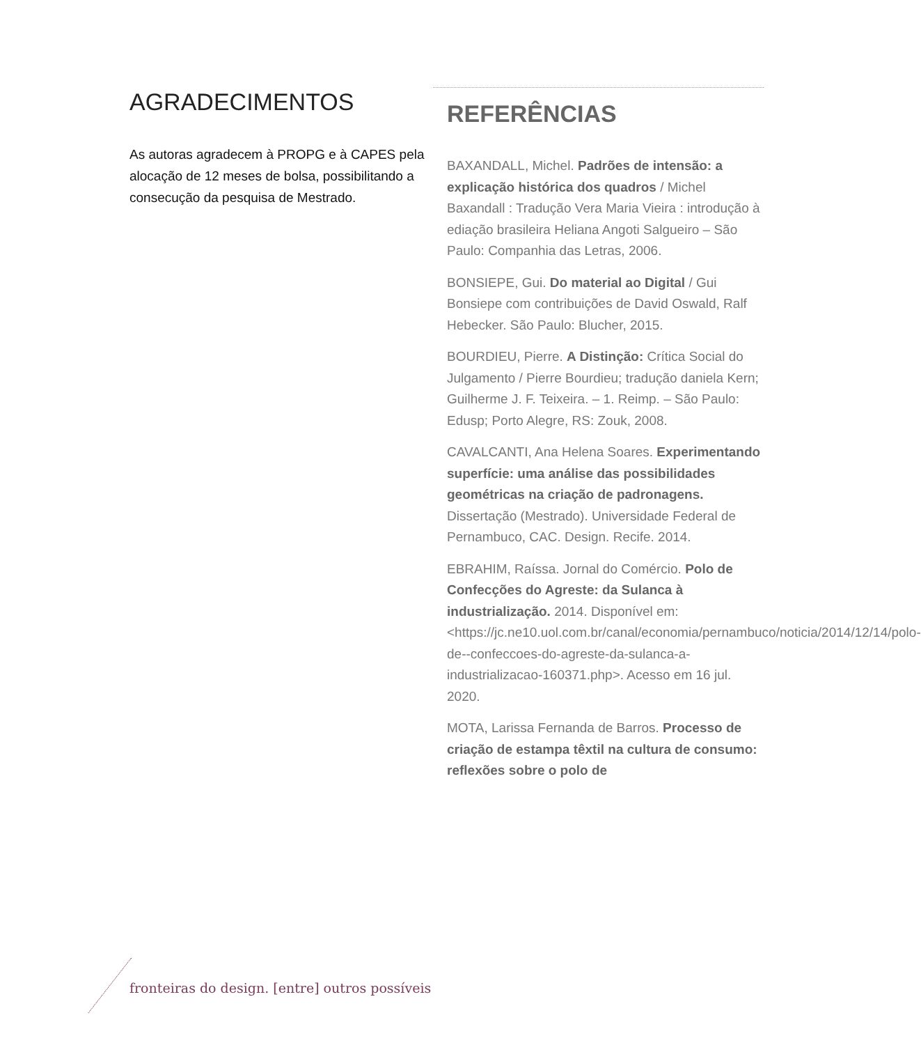AGRADECIMENTOS
As autoras agradecem à PROPG e à CAPES pela alocação de 12 meses de bolsa, possibilitando a consecução da pesquisa de Mestrado.
REFERÊNCIAS
BAXANDALL, Michel. Padrões de intensão: a explicação histórica dos quadros / Michel Baxandall : Tradução Vera Maria Vieira : introdução à ediação brasileira Heliana Angoti Salgueiro – São Paulo: Companhia das Letras, 2006.
BONSIEPE, Gui. Do material ao Digital / Gui Bonsiepe com contribuições de David Oswald, Ralf Hebecker. São Paulo: Blucher, 2015.
BOURDIEU, Pierre. A Distinção: Crítica Social do Julgamento / Pierre Bourdieu; tradução daniela Kern; Guilherme J. F. Teixeira. – 1. Reimp. – São Paulo: Edusp; Porto Alegre, RS: Zouk, 2008.
CAVALCANTI, Ana Helena Soares. Experimentando superfície: uma análise das possibilidades geométricas na criação de padronagens. Dissertação (Mestrado). Universidade Federal de Pernambuco, CAC. Design. Recife. 2014.
EBRAHIM, Raíssa. Jornal do Comércio. Polo de Confecções do Agreste: da Sulanca à industrialização. 2014. Disponível em: <https://jc.ne10.uol.com.br/canal/economia/pernambuco/noticia/2014/12/14/polo-de--confeccoes-do-agreste-da-sulanca-a-industrializacao-160371.php>. Acesso em 16 jul. 2020.
MOTA, Larissa Fernanda de Barros. Processo de criação de estampa têxtil na cultura de consumo: reflexões sobre o polo de
fronteiras do design. [entre] outros possíveis